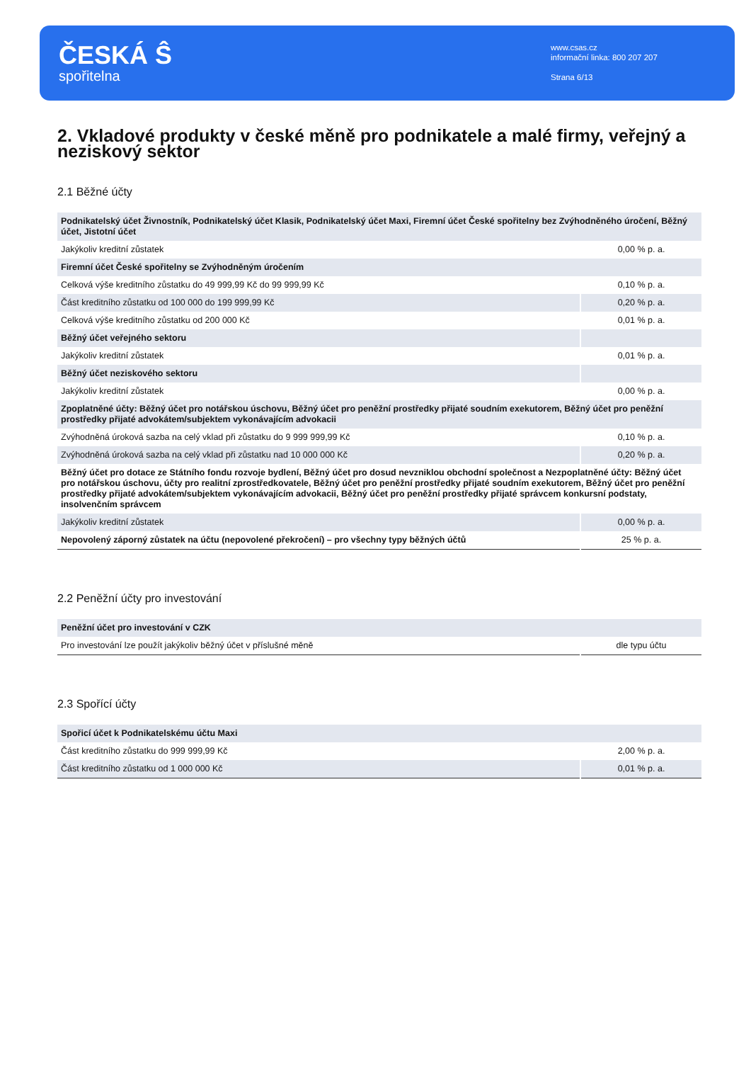ČESKÁ Ŝ
spořitelna
www.csas.cz
informační linka: 800 207 207
Strana 6/13
2. Vkladové produkty v české měně pro podnikatele a malé firmy, veřejný a neziskový sektor
2.1 Běžné účty
| Podnikatelský účet Živnostník, Podnikatelský účet Klasik, Podnikatelský účet Maxi, Firemní účet České spořitelny bez Zvýhodněného úročení, Běžný účet, Jistotní účet | |
| Jakýkoliv kreditní zůstatek | 0,00 % p. a. |
| Firemní účet České spořitelny se Zvýhodněným úročením | |
| Celková výše kreditního zůstatku do 49 999,99 Kč do 99 999,99 Kč | 0,10 % p. a. |
| Část kreditního zůstatku od 100 000 do 199 999,99 Kč | 0,20 % p. a. |
| Celková výše kreditního zůstatku od 200 000 Kč | 0,01 % p. a. |
| Běžný účet veřejného sektoru | |
| Jakýkoliv kreditní zůstatek | 0,01 % p. a. |
| Běžný účet neziskového sektoru | |
| Jakýkoliv kreditní zůstatek | 0,00 % p. a. |
| Zpoplatněné účty: Běžný účet pro notářskou úschovu, Běžný účet pro peněžní prostředky přijaté soudním exekutorem, Běžný účet pro peněžní prostředky přijaté advokátem/subjektem vykonávajícím advokacii | |
| Zvýhodněná úroková sazba na celý vklad při zůstatku do 9 999 999,99 Kč | 0,10 % p. a. |
| Zvýhodněná úroková sazba na celý vklad při zůstatku nad 10 000 000 Kč | 0,20 % p. a. |
| Běžný účet pro dotace ze Státního fondu rozvoje bydlení, Běžný účet pro dosud nevzniklou obchodní společnost a Nezpoplatněné účty: Běžný účet pro notářskou úschovu, účty pro realitní zprostředkovatele, Běžný účet pro peněžní prostředky přijaté soudním exekutorem, Běžný účet pro peněžní prostředky přijaté advokátem/subjektem vykonávajícím advokacii, Běžný účet pro peněžní prostředky přijaté správcem konkursní podstaty, insolvenčním správcem | |
| Jakýkoliv kreditní zůstatek | 0,00 % p. a. |
| Nepovolený záporný zůstatek na účtu (nepovolené překročení) – pro všechny typy běžných účtů | 25 % p. a. |
2.2 Peněžní účty pro investování
| Peněžní účet pro investování v CZK | |
| Pro investování lze použít jakýkoliv běžný účet v příslušné měně | dle typu účtu |
2.3 Spořící účty
| Spořicí účet k Podnikatelskému účtu Maxi | |
| Část kreditního zůstatku do 999 999,99 Kč | 2,00 % p. a. |
| Část kreditního zůstatku od 1 000 000 Kč | 0,01 % p. a. |